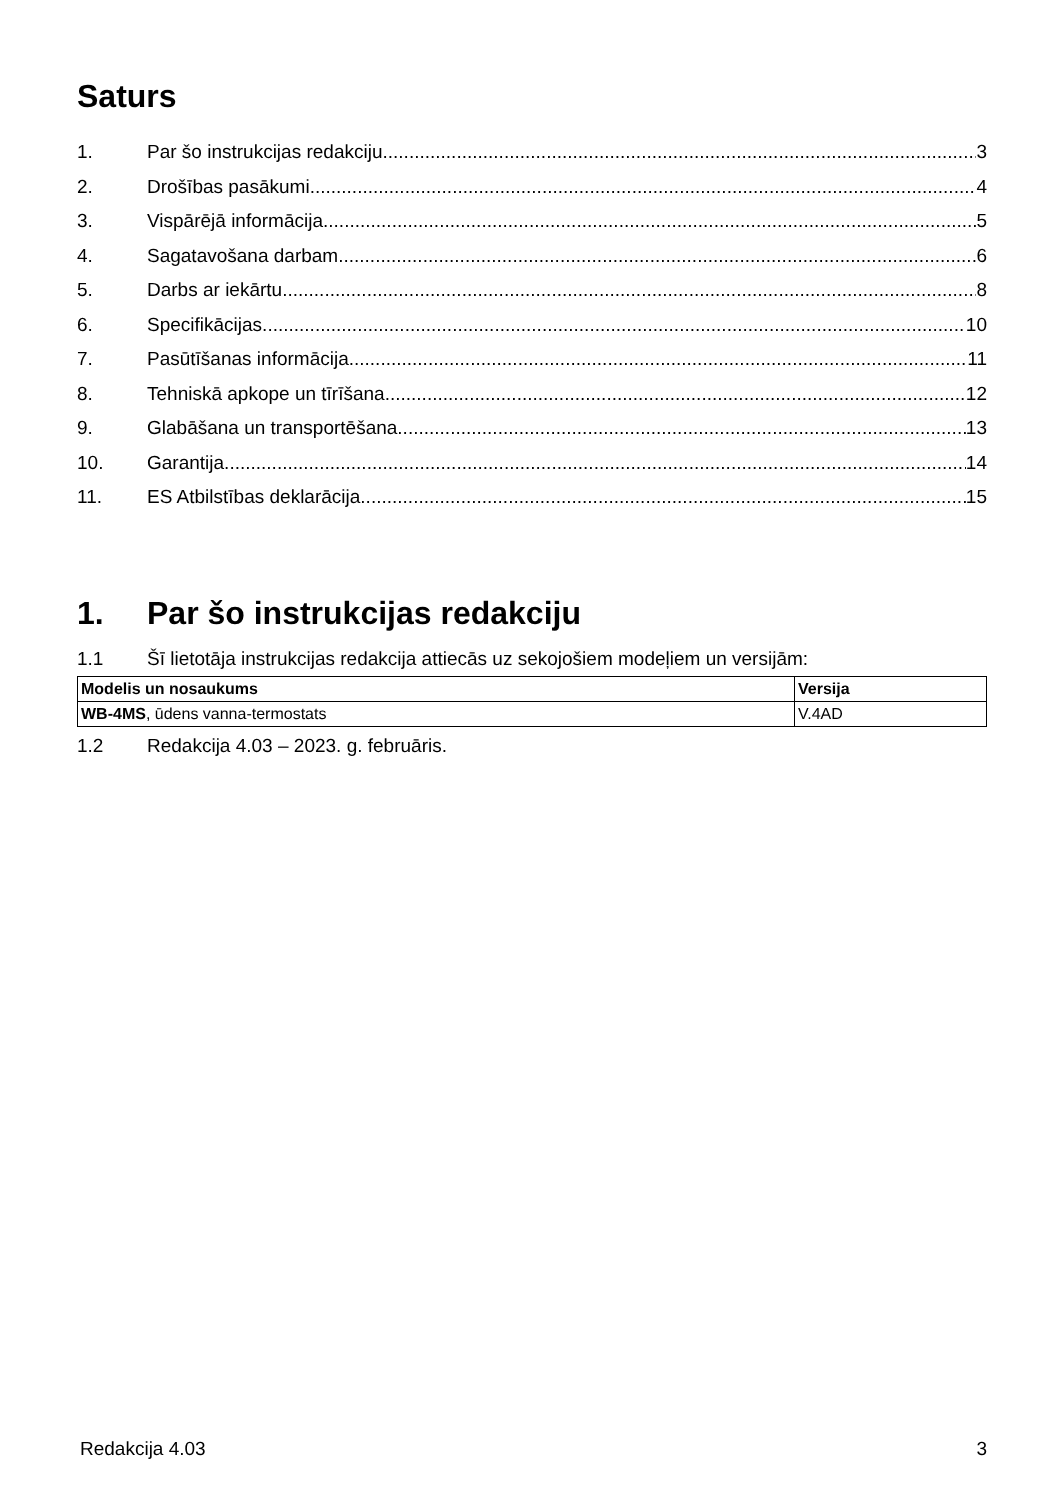Saturs
1. Par šo instrukcijas redakciju 3
2. Drošības pasākumi 4
3. Vispārējā informācija 5
4. Sagatavošana darbam 6
5. Darbs ar iekārtu 8
6. Specifikācijas 10
7. Pasūtīšanas informācija 11
8. Tehniskā apkope un tīrīšana 12
9. Glabāšana un transportēšana 13
10. Garantija 14
11. ES Atbilstības deklarācija 15
1. Par šo instrukcijas redakciju
1.1 Šī lietotāja instrukcijas redakcija attiecās uz sekojošiem modeļiem un versijām:
| Modelis un nosaukums | Versija |
| --- | --- |
| WB-4MS , ūdens vanna-termostats | V.4AD |
1.2 Redakcija 4.03 – 2023. g. februāris.
Redakcija 4.03 3